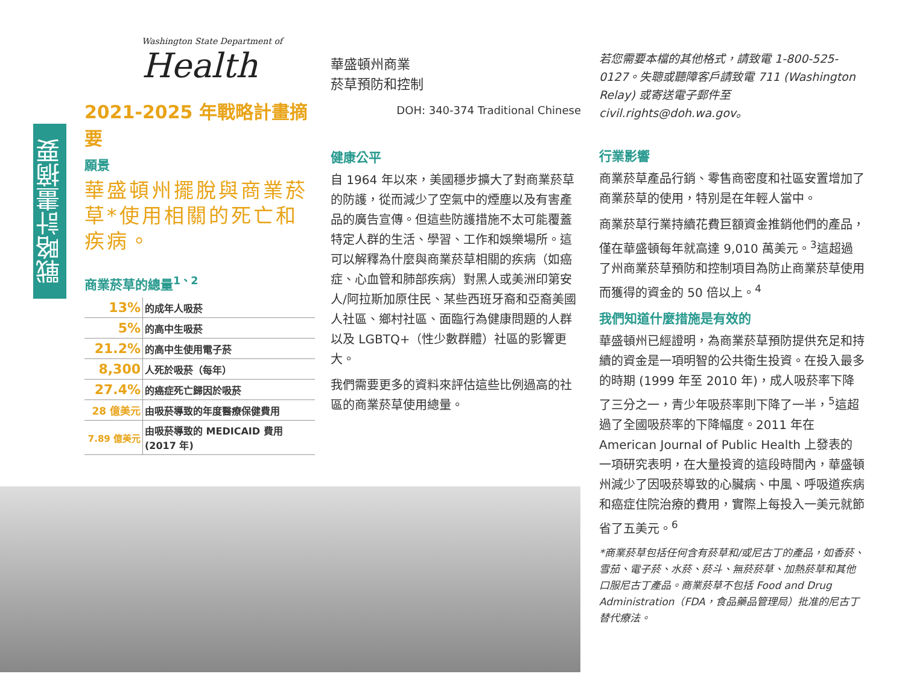戰略計畫摘要
Washington State Department of
Health
2021-2025 年戰略計畫摘要
願景
華盛頓州擺脫與商業菸草*使用相關的死亡和疾病。
商業菸草的總量<sup>1、2</sup>
| 13% | 的成年人吸菸 |
| 5% | 的高中生吸菸 |
| 21.2% | 的高中生使用電子菸 |
| 8,300 | 人死於吸菸（每年） |
| 27.4% | 的癌症死亡歸因於吸菸 |
| 28 億美元 | 由吸菸導致的年度醫療保健費用 |
| 7.89 億美元 | 由吸菸導致的 MEDICAID 費用 (2017 年) |
華盛頓州商業
菸草預防和控制
DOH: 340-374 Traditional Chinese
健康公平
自 1964 年以來，美國穩步擴大了對商業菸草的防護，從而減少了空氣中的煙塵以及有害產品的廣告宣傳。但這些防護措施不太可能覆蓋特定人群的生活、學習、工作和娛樂場所。這可以解釋為什麼與商業菸草相關的疾病（如癌症、心血管和肺部疾病）對黑人或美洲印第安人/阿拉斯加原住民、某些西班牙裔和亞裔美國人社區、鄉村社區、面臨行為健康問題的人群以及 LGBTQ+（性少數群體）社區的影響更大。
我們需要更多的資料來評估這些比例過高的社區的商業菸草使用總量。
若您需要本檔的其他格式，請致電 1-800-525-0127。失聰或聽障客戶請致電 711 (Washington Relay) 或寄送電子郵件至 civil.rights@doh.wa.gov。
行業影響
商業菸草產品行銷、零售商密度和社區安置增加了商業菸草的使用，特別是在年輕人當中。
商業菸草行業持續花費巨額資金推銷他們的產品，僅在華盛頓每年就高達 9,010 萬美元。<sup>3</sup>這超過了州商業菸草預防和控制項目為防止商業菸草使用而獲得的資金的 50 倍以上。<sup>4</sup>
我們知道什麼措施是有效的
華盛頓州已經證明，為商業菸草預防提供充足和持續的資金是一項明智的公共衛生投資。在投入最多的時期 (1999 年至 2010 年)，成人吸菸率下降了三分之一，青少年吸菸率則下降了一半，<sup>5</sup>這超過了全國吸菸率的下降幅度。2011 年在 American Journal of Public Health 上發表的一項研究表明，在大量投資的這段時間內，華盛頓州減少了因吸菸導致的心臟病、中風、呼吸道疾病和癌症住院治療的費用，實際上每投入一美元就節省了五美元。<sup>6</sup>
*商業菸草包括任何含有菸草和/或尼古丁的產品，如香菸、雪茄、電子菸、水菸、菸斗、無菸菸草、加熱菸草和其他口服尼古丁產品。商業菸草不包括 Food and Drug Administration（FDA，食品藥品管理局）批准的尼古丁替代療法。